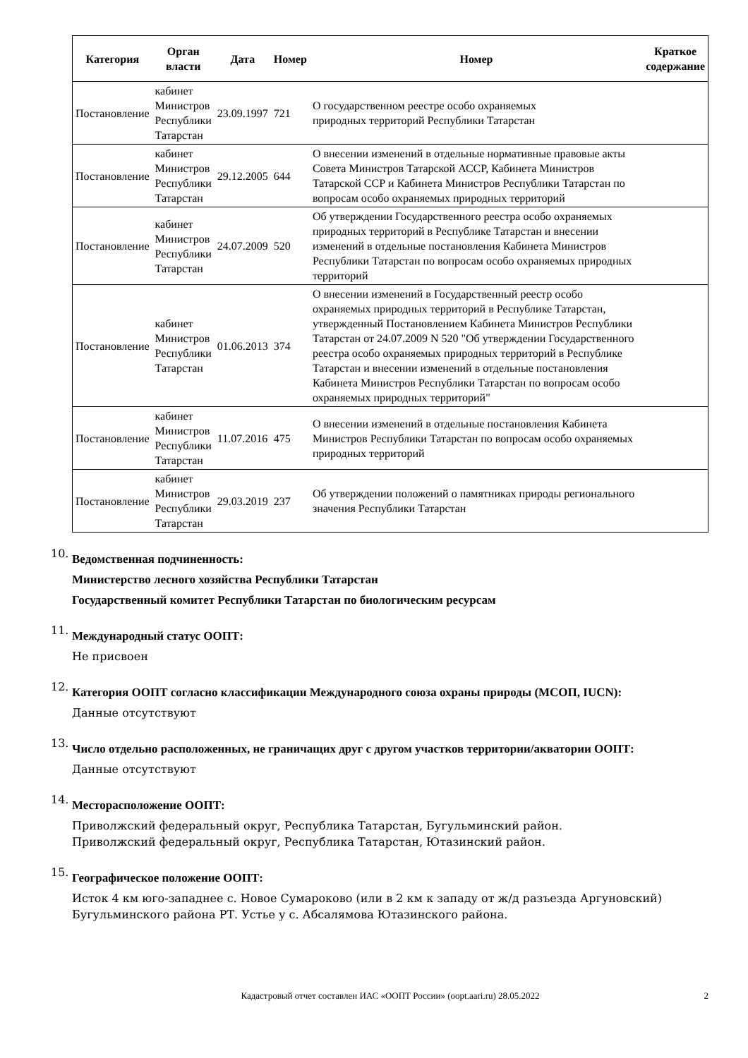| Категория | Орган власти | Дата | Номер | Номер | Краткое содержание |
| --- | --- | --- | --- | --- | --- |
| Постановление | кабинет Министров Республики Татарстан | 23.09.1997 | 721 | О государственном реестре особо охраняемых природных территорий Республики Татарстан | |
| Постановление | кабинет Министров Республики Татарстан | 29.12.2005 | 644 | О внесении изменений в отдельные нормативные правовые акты Совета Министров Татарской АССР, Кабинета Министров Татарской ССР и Кабинета Министров Республики Татарстан по вопросам особо охраняемых природных территорий | |
| Постановление | кабинет Министров Республики Татарстан | 24.07.2009 | 520 | Об утверждении Государственного реестра особо охраняемых природных территорий в Республике Татарстан и внесении изменений в отдельные постановления Кабинета Министров Республики Татарстан по вопросам особо охраняемых природных территорий | |
| Постановление | кабинет Министров Республики Татарстан | 01.06.2013 | 374 | О внесении изменений в Государственный реестр особо охраняемых природных территорий в Республике Татарстан, утвержденный Постановлением Кабинета Министров Республики Татарстан от 24.07.2009 N 520 "Об утверждении Государственного реестра особо охраняемых природных территорий в Республике Татарстан и внесении изменений в отдельные постановления Кабинета Министров Республики Татарстан по вопросам особо охраняемых природных территорий" | |
| Постановление | кабинет Министров Республики Татарстан | 11.07.2016 | 475 | О внесении изменений в отдельные постановления Кабинета Министров Республики Татарстан по вопросам особо охраняемых природных территорий | |
| Постановление | кабинет Министров Республики Татарстан | 29.03.2019 | 237 | Об утверждении положений о памятниках природы регионального значения Республики Татарстан | |
10.
Ведомственная подчиненность:
Министерство лесного хозяйства Республики Татарстан
Государственный комитет Республики Татарстан по биологическим ресурсам
11.
Международный статус ООПТ:
Не присвоен
12.
Категория ООПТ согласно классификации Международного союза охраны природы (МСОП, IUCN):
Данные отсутствуют
13.
Число отдельно расположенных, не граничащих друг с другом участков территории/акватории ООПТ:
Данные отсутствуют
14.
Месторасположение ООПТ:
Приволжский федеральный округ, Республика Татарстан, Бугульминский район.
Приволжский федеральный округ, Республика Татарстан, Ютазинский район.
15.
Географическое положение ООПТ:
Исток 4 км юго-западнее с. Новое Сумароково (или в 2 км к западу от ж/д разъезда Аргуновский) Бугульминского района РТ. Устье у с. Абсалямова Ютазинского района.
Кадастровый отчет составлен ИАС «ООПТ России» (oopt.aari.ru) 28.05.2022 2